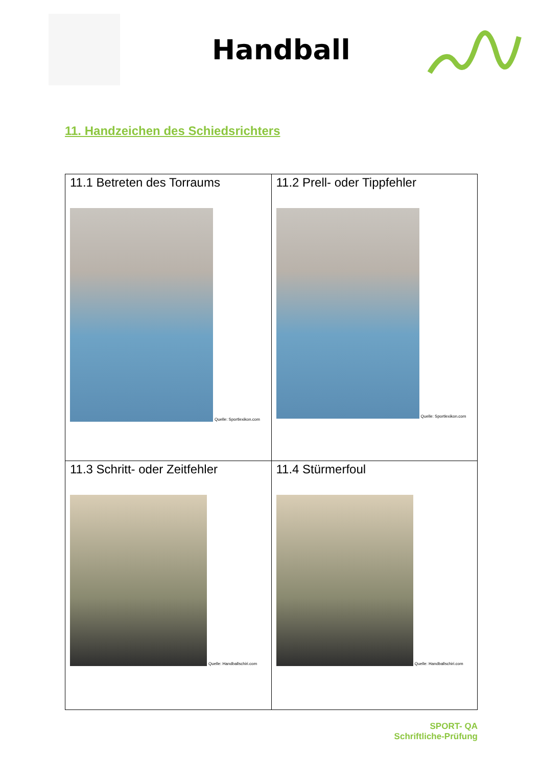Handball
11. Handzeichen des Schiedsrichters
| 11.1 Betreten des Torraums Quelle: Sportlexikon.com | 11.2 Prell- oder Tippfehler Quelle: Sportlexikon.com |
| 11.3 Schritt- oder Zeitfehler Quelle: Handballschiri.com | 11.4 Stürmerfoul Quelle: Handballschiri.com |
SPORT- QA
Schriftliche-Prüfung